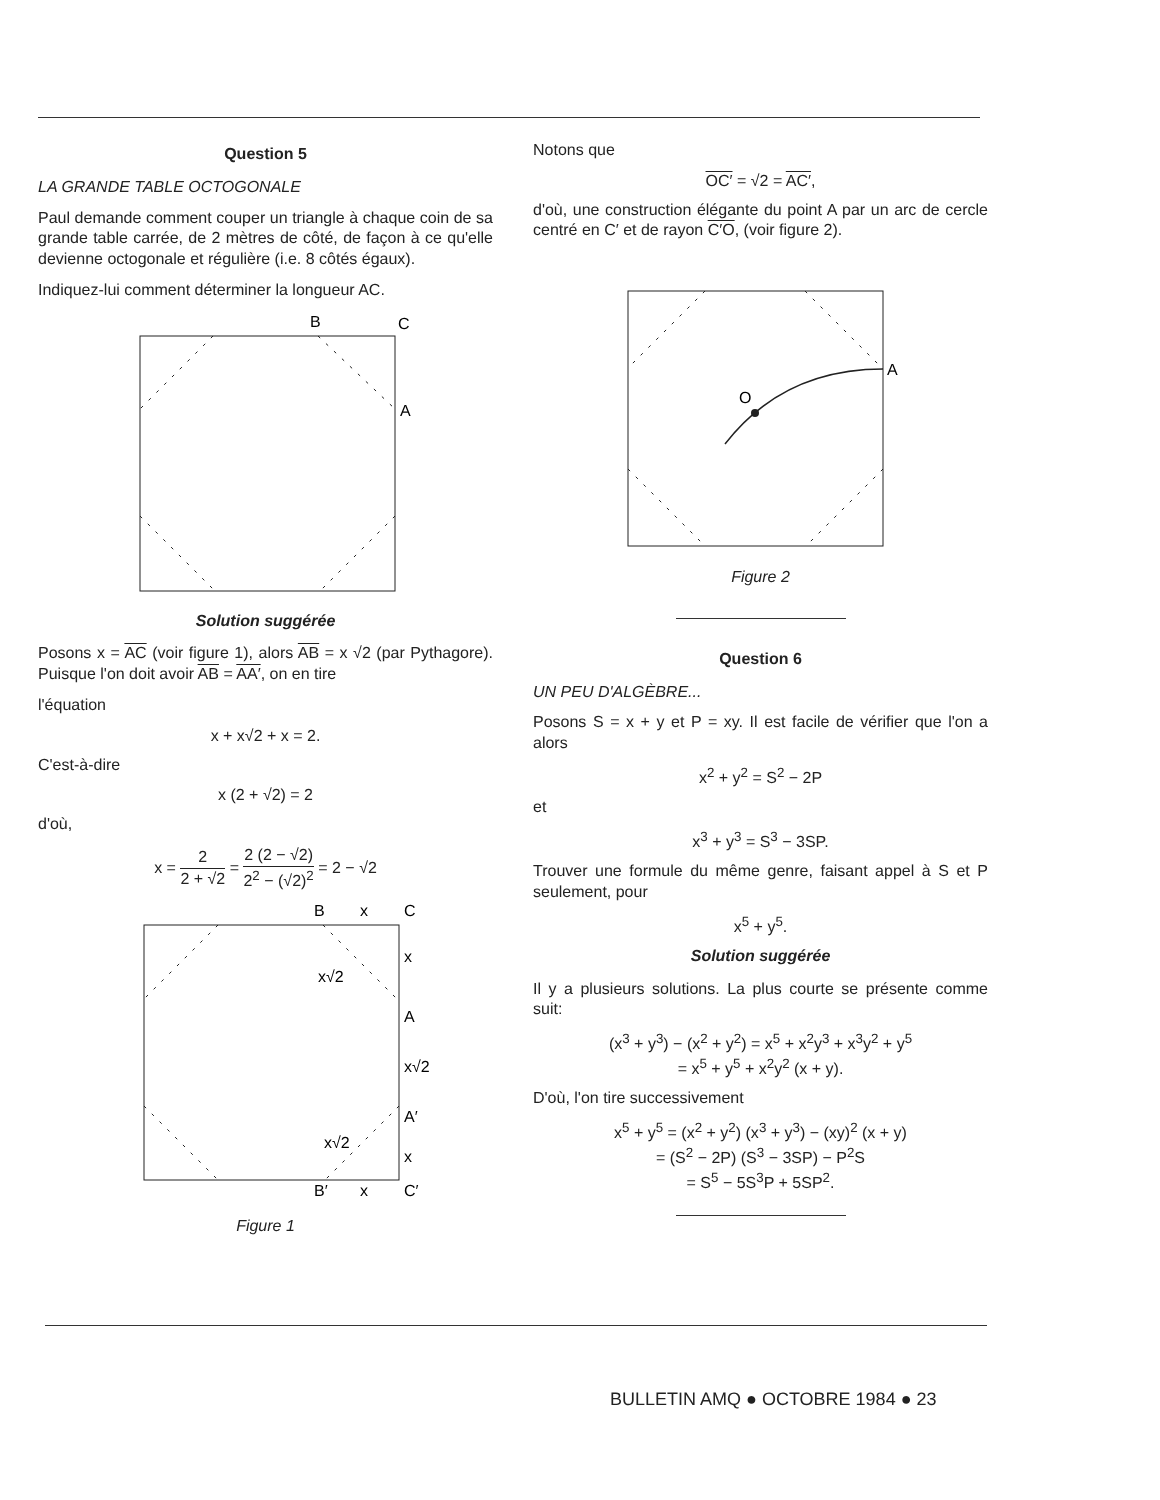Question 5
LA GRANDE TABLE OCTOGONALE
Paul demande comment couper un triangle à chaque coin de sa grande table carrée, de 2 mètres de côté, de façon à ce qu'elle devienne octogonale et régulière (i.e. 8 côtés égaux).
Indiquez-lui comment déterminer la longueur AC.
B
C
A
Solution suggérée
Posons x = AC (voir figure 1), alors AB = x √2 (par Pythagore). Puisque l'on doit avoir AB = AA′, on en tire
l'équation
x + x√2 + x = 2.
C'est-à-dire
x (2 + √2) = 2
d'où,
x = 2 2 + √2 = 2 (2 − √2) 2<sup>2</sup> − (√2)<sup>2</sup> = 2 − √2
B
x
C
x
x√2
A
x√2
A′
x√2
x
B′
x
C′
Figure 1
Notons que
OC′ = √2 = AC′,
d'où, une construction élégante du point A par un arc de cercle centré en C′ et de rayon C′O, (voir figure 2).
O
A
Figure 2
Question 6
UN PEU D'ALGÈBRE...
Posons S = x + y et P = xy. Il est facile de vérifier que l'on a alors
x<sup>2</sup> + y<sup>2</sup> = S<sup>2</sup> − 2P
et
x<sup>3</sup> + y<sup>3</sup> = S<sup>3</sup> − 3SP.
Trouver une formule du même genre, faisant appel à S et P seulement, pour
x<sup>5</sup> + y<sup>5</sup>.
Solution suggérée
Il y a plusieurs solutions. La plus courte se présente comme suit:
(x<sup>3</sup> + y<sup>3</sup>) − (x<sup>2</sup> + y<sup>2</sup>) = x<sup>5</sup> + x<sup>2</sup>y<sup>3</sup> + x<sup>3</sup>y<sup>2</sup> + y<sup>5</sup>
= x<sup>5</sup> + y<sup>5</sup> + x<sup>2</sup>y<sup>2</sup> (x + y).
D'où, l'on tire successivement
x<sup>5</sup> + y<sup>5</sup> = (x<sup>2</sup> + y<sup>2</sup>) (x<sup>3</sup> + y<sup>3</sup>) − (xy)<sup>2</sup> (x + y)
= (S<sup>2</sup> − 2P) (S<sup>3</sup> − 3SP) − P<sup>2</sup>S
= S<sup>5</sup> − 5S<sup>3</sup>P + 5SP<sup>2</sup>.
BULLETIN AMQ ● OCTOBRE 1984 ● 23